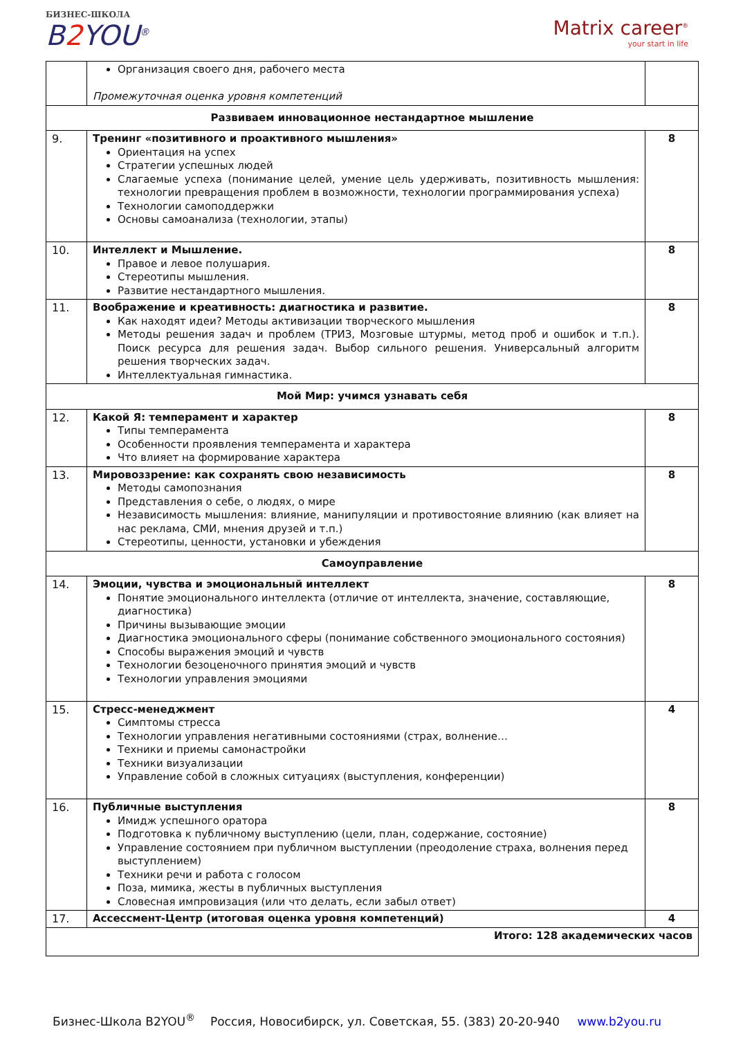БИЗНЕС-ШКОЛА
B2 YOU<sup>®</sup>
Matrix career<sup>®</sup>
your start in life
| | Организация своего дня, рабочего места Промежуточная оценка уровня компетенций | |
| Развиваем инновационное нестандартное мышление | | |
| 9. | Тренинг «позитивного и проактивного мышления» Ориентация на успех Стратегии успешных людей Слагаемые успеха (понимание целей, умение цель удерживать, позитивность мышления: технологии превращения проблем в возможности, технологии программирования успеха) Технологии самоподдержки Основы самоанализа (технологии, этапы) | 8 |
| 10. | Интеллект и Мышление. Правое и левое полушария. Стереотипы мышления. Развитие нестандартного мышления. | 8 |
| 11. | Воображение и креативность: диагностика и развитие. Как находят идеи? Методы активизации творческого мышления Методы решения задач и проблем (ТРИЗ, Мозговые штурмы, метод проб и ошибок и т.п.). Поиск ресурса для решения задач. Выбор сильного решения. Универсальный алгоритм решения творческих задач. Интеллектуальная гимнастика. | 8 |
| Мой Мир: учимся узнавать себя | | |
| 12. | Какой Я: темперамент и характер Типы темперамента Особенности проявления темперамента и характера Что влияет на формирование характера | 8 |
| 13. | Мировоззрение: как сохранять свою независимость Методы самопознания Представления о себе, о людях, о мире Независимость мышления: влияние, манипуляции и противостояние влиянию (как влияет на нас реклама, СМИ, мнения друзей и т.п.) Стереотипы, ценности, установки и убеждения | 8 |
| Самоуправление | | |
| 14. | Эмоции, чувства и эмоциональный интеллект Понятие эмоционального интеллекта (отличие от интеллекта, значение, составляющие, диагностика) Причины вызывающие эмоции Диагностика эмоционального сферы (понимание собственного эмоционального состояния) Способы выражения эмоций и чувств Технологии безоценочного принятия эмоций и чувств Технологии управления эмоциями | 8 |
| 15. | Стресс-менеджмент Симптомы стресса Технологии управления негативными состояниями (страх, волнение… Техники и приемы самонастройки Техники визуализации Управление собой в сложных ситуациях (выступления, конференции) | 4 |
| 16. | Публичные выступления Имидж успешного оратора Подготовка к публичному выступлению (цели, план, содержание, состояние) Управление состоянием при публичном выступлении (преодоление страха, волнения перед выступлением) Техники речи и работа с голосом Поза, мимика, жесты в публичных выступления Словесная импровизация (или что делать, если забыл ответ) | 8 |
| 17. | Ассессмент-Центр (итоговая оценка уровня компетенций) | 4 |
| Итого: 128 академических часов | | |
Бизнес-Школа B2YOU<sup>®</sup> Россия, Новосибирск, ул. Советская, 55. (383) 20-20-940 www.b2you.ru